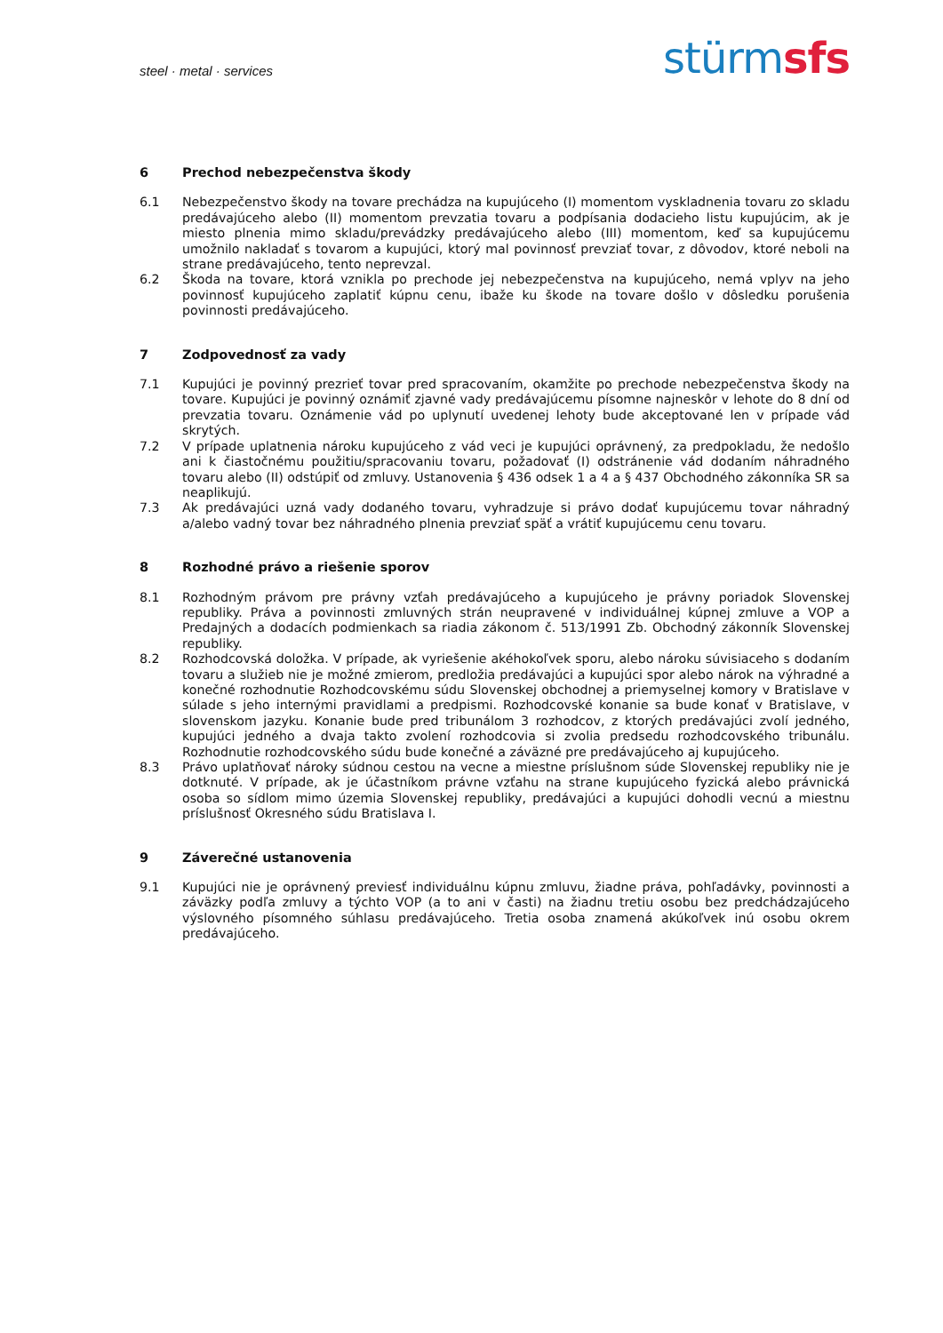steel · metal · services
stürm sfs
6 Prechod nebezpečenstva škody
6.1 Nebezpečenstvo škody na tovare prechádza na kupujúceho (I) momentom vyskladnenia tovaru zo skladu predávajúceho alebo (II) momentom prevzatia tovaru a podpísania dodacieho listu kupujúcim, ak je miesto plnenia mimo skladu/prevádzky predávajúceho alebo (III) momentom, keď sa kupujúcemu umožnilo nakladať s tovarom a kupujúci, ktorý mal povinnosť prevziať tovar, z dôvodov, ktoré neboli na strane predávajúceho, tento neprevzal.
6.2 Škoda na tovare, ktorá vznikla po prechode jej nebezpečenstva na kupujúceho, nemá vplyv na jeho povinnosť kupujúceho zaplatiť kúpnu cenu, ibaže ku škode na tovare došlo v dôsledku porušenia povinnosti predávajúceho.
7 Zodpovednosť za vady
7.1 Kupujúci je povinný prezrieť tovar pred spracovaním, okamžite po prechode nebezpečenstva škody na tovare. Kupujúci je povinný oznámiť zjavné vady predávajúcemu písomne najneskôr v lehote do 8 dní od prevzatia tovaru. Oznámenie vád po uplynutí uvedenej lehoty bude akceptované len v prípade vád skrytých.
7.2 V prípade uplatnenia nároku kupujúceho z vád veci je kupujúci oprávnený, za predpokladu, že nedošlo ani k čiastočnému použitiu/spracovaniu tovaru, požadovať (I) odstránenie vád dodaním náhradného tovaru alebo (II) odstúpiť od zmluvy. Ustanovenia § 436 odsek 1 a 4 a § 437 Obchodného zákonníka SR sa neaplikujú.
7.3 Ak predávajúci uzná vady dodaného tovaru, vyhradzuje si právo dodať kupujúcemu tovar náhradný a/alebo vadný tovar bez náhradného plnenia prevziať späť a vrátiť kupujúcemu cenu tovaru.
8 Rozhodné právo a riešenie sporov
8.1 Rozhodným právom pre právny vzťah predávajúceho a kupujúceho je právny poriadok Slovenskej republiky. Práva a povinnosti zmluvných strán neupravené v individuálnej kúpnej zmluve a VOP a Predajných a dodacích podmienkach sa riadia zákonom č. 513/1991 Zb. Obchodný zákonník Slovenskej republiky.
8.2 Rozhodcovská doložka. V prípade, ak vyriešenie akéhokoľvek sporu, alebo nároku súvisiaceho s dodaním tovaru a služieb nie je možné zmierom, predložia predávajúci a kupujúci spor alebo nárok na výhradné a konečné rozhodnutie Rozhodcovskému súdu Slovenskej obchodnej a priemyselnej komory v Bratislave v súlade s jeho internými pravidlami a predpismi. Rozhodcovské konanie sa bude konať v Bratislave, v slovenskom jazyku. Konanie bude pred tribunálom 3 rozhodcov, z ktorých predávajúci zvolí jedného, kupujúci jedného a dvaja takto zvolení rozhodcovia si zvolia predsedu rozhodcovského tribunálu. Rozhodnutie rozhodcovského súdu bude konečné a záväzné pre predávajúceho aj kupujúceho.
8.3 Právo uplatňovať nároky súdnou cestou na vecne a miestne príslušnom súde Slovenskej republiky nie je dotknuté. V prípade, ak je účastníkom právne vzťahu na strane kupujúceho fyzická alebo právnická osoba so sídlom mimo územia Slovenskej republiky, predávajúci a kupujúci dohodli vecnú a miestnu príslušnosť Okresného súdu Bratislava I.
9 Záverečné ustanovenia
9.1 Kupujúci nie je oprávnený previesť individuálnu kúpnu zmluvu, žiadne práva, pohľadávky, povinnosti a záväzky podľa zmluvy a týchto VOP (a to ani v časti) na žiadnu tretiu osobu bez predchádzajúceho výslovného písomného súhlasu predávajúceho. Tretia osoba znamená akúkoľvek inú osobu okrem predávajúceho.